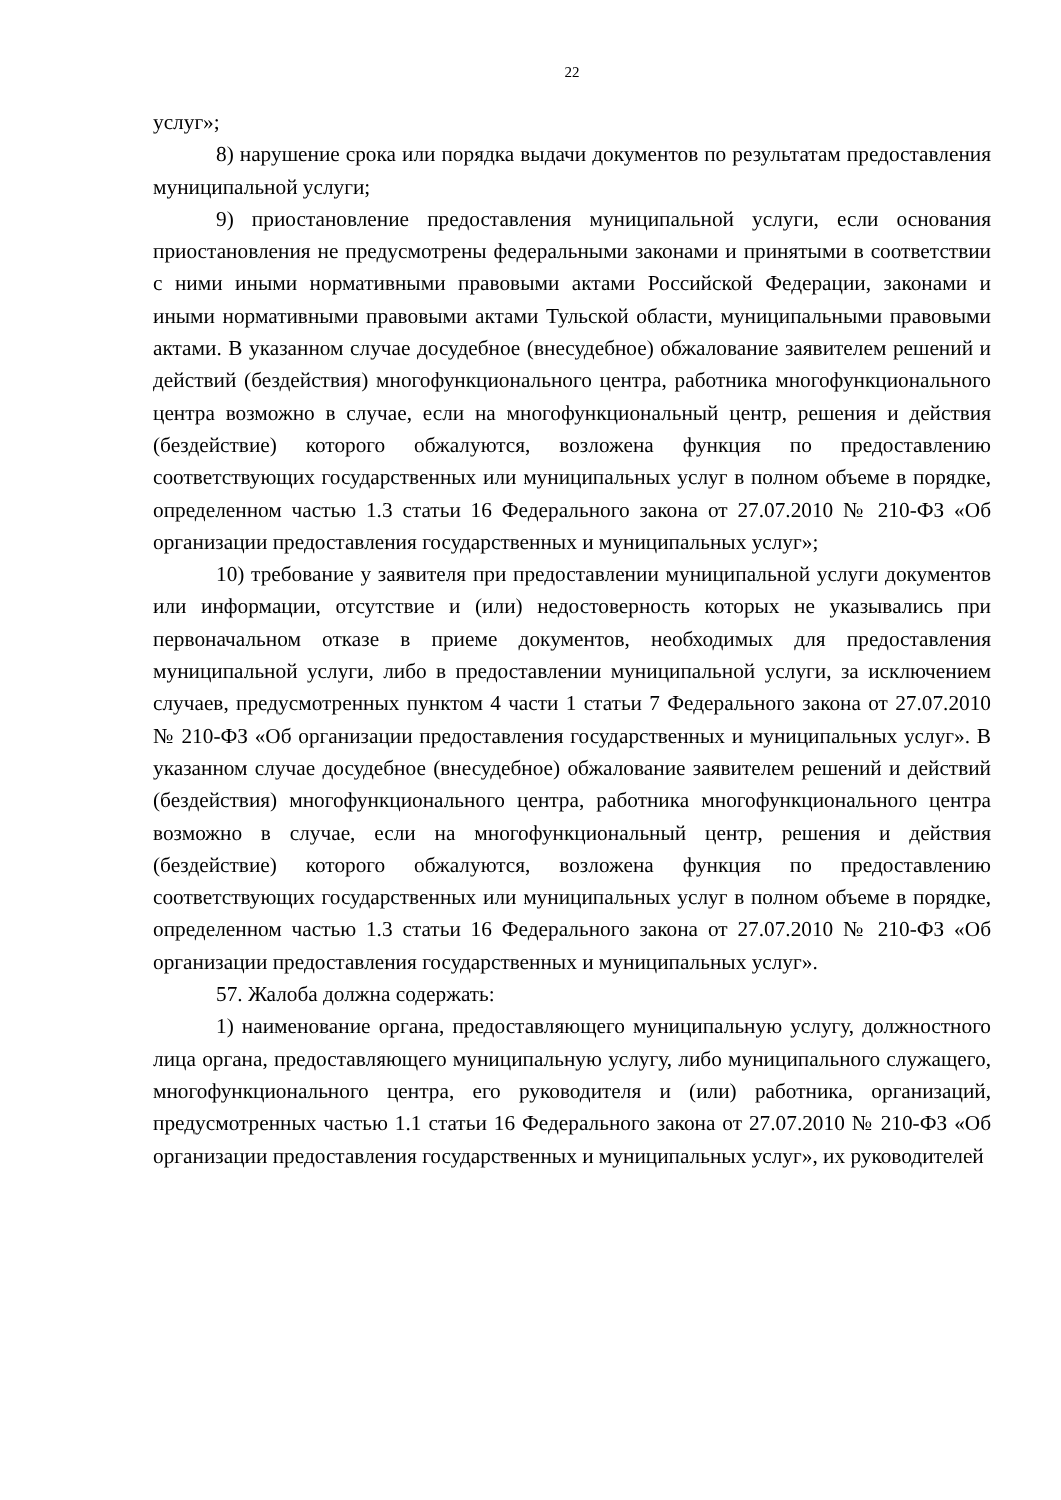22
услуг»;
8) нарушение срока или порядка выдачи документов по результатам предоставления муниципальной услуги;
9) приостановление предоставления муниципальной услуги, если основания приостановления не предусмотрены федеральными законами и принятыми в соответствии с ними иными нормативными правовыми актами Российской Федерации, законами и иными нормативными правовыми актами Тульской области, муниципальными правовыми актами. В указанном случае досудебное (внесудебное) обжалование заявителем решений и действий (бездействия) многофункционального центра, работника многофункционального центра возможно в случае, если на многофункциональный центр, решения и действия (бездействие) которого обжалуются, возложена функция по предоставлению соответствующих государственных или муниципальных услуг в полном объеме в порядке, определенном частью 1.3 статьи 16 Федерального закона от 27.07.2010 № 210-ФЗ «Об организации предоставления государственных и муниципальных услуг»;
10) требование у заявителя при предоставлении муниципальной услуги документов или информации, отсутствие и (или) недостоверность которых не указывались при первоначальном отказе в приеме документов, необходимых для предоставления муниципальной услуги, либо в предоставлении муниципальной услуги, за исключением случаев, предусмотренных пунктом 4 части 1 статьи 7 Федерального закона от 27.07.2010 № 210-ФЗ «Об организации предоставления государственных и муниципальных услуг». В указанном случае досудебное (внесудебное) обжалование заявителем решений и действий (бездействия) многофункционального центра, работника многофункционального центра возможно в случае, если на многофункциональный центр, решения и действия (бездействие) которого обжалуются, возложена функция по предоставлению соответствующих государственных или муниципальных услуг в полном объеме в порядке, определенном частью 1.3 статьи 16 Федерального закона от 27.07.2010 № 210-ФЗ «Об организации предоставления государственных и муниципальных услуг».
57. Жалоба должна содержать:
1) наименование органа, предоставляющего муниципальную услугу, должностного лица органа, предоставляющего муниципальную услугу, либо муниципального служащего, многофункционального центра, его руководителя и (или) работника, организаций, предусмотренных частью 1.1 статьи 16 Федерального закона от 27.07.2010 № 210-ФЗ «Об организации предоставления государственных и муниципальных услуг», их руководителей